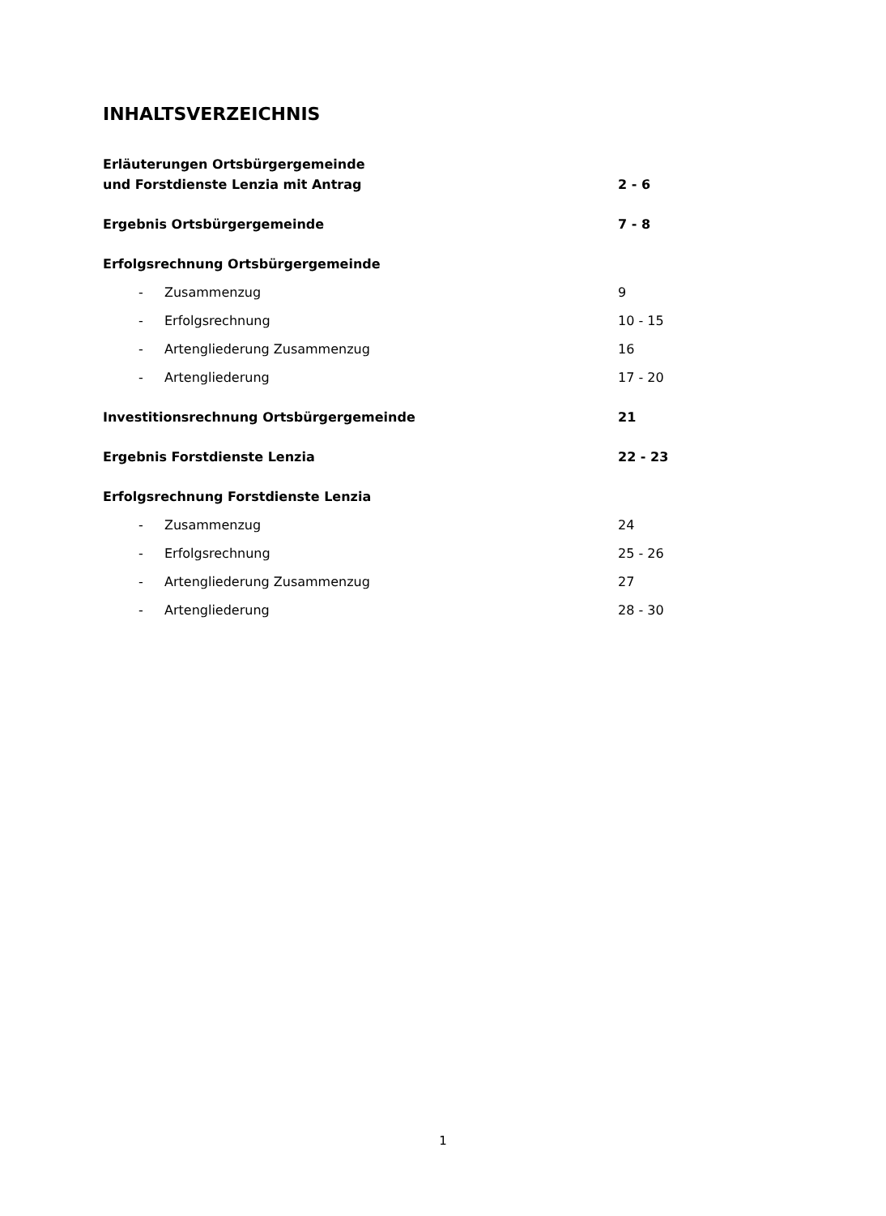INHALTSVERZEICHNIS
Erläuterungen Ortsbürgergemeinde
und Forstdienste Lenzia mit Antrag 2 - 6
Ergebnis Ortsbürgergemeinde 7 - 8
Erfolgsrechnung Ortsbürgergemeinde
- Zusammenzug 9
- Erfolgsrechnung 10 - 15
- Artengliederung Zusammenzug 16
- Artengliederung 17 - 20
Investitionsrechnung Ortsbürgergemeinde 21
Ergebnis Forstdienste Lenzia 22 - 23
Erfolgsrechnung Forstdienste Lenzia
- Zusammenzug 24
- Erfolgsrechnung 25 - 26
- Artengliederung Zusammenzug 27
- Artengliederung 28 - 30
1